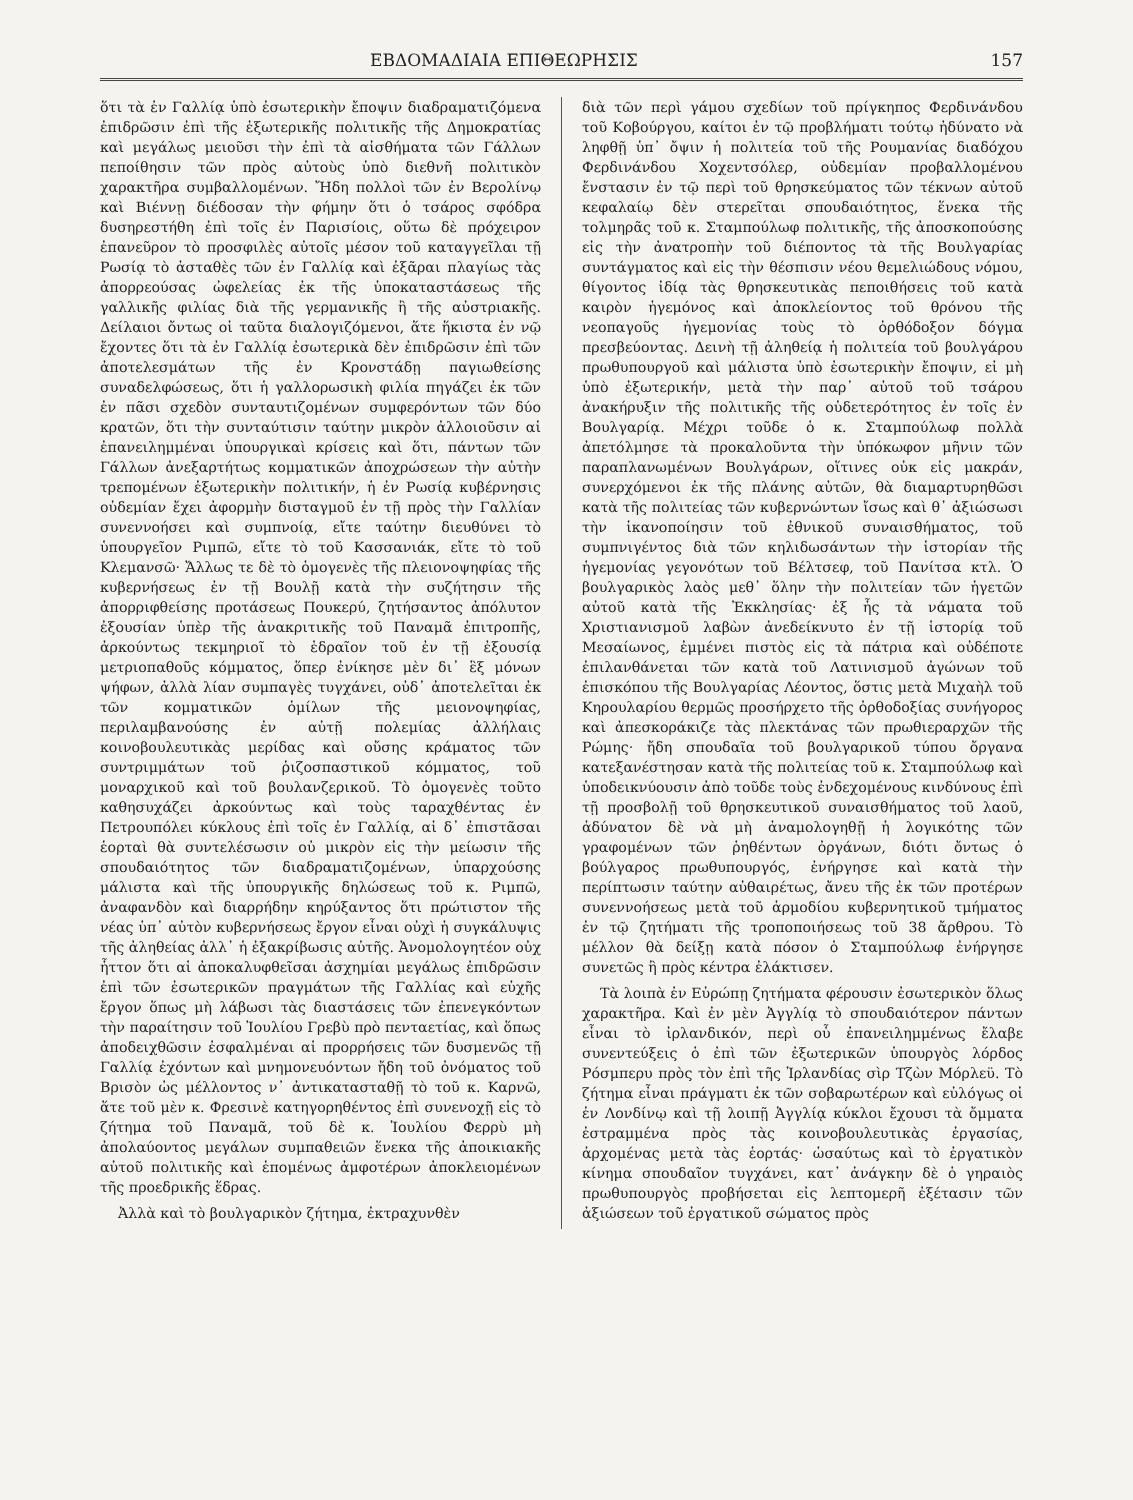ΕΒΔΟΜΑΔΙΑΙΑ ΕΠΙΘΕΩΡΗΣΙΣ 157
ὅτι τὰ ἐν Γαλλίᾳ ὑπὸ ἐσωτερικὴν ἔποψιν διαδραματιζόμενα ἐπιδρῶσιν ἐπὶ τῆς ἐξωτερικῆς πολιτικῆς τῆς Δημοκρατίας καὶ μεγάλως μειοῦσι τὴν ἐπὶ τὰ αἰσθήματα τῶν Γάλλων πεποίθησιν τῶν πρὸς αὐτοὺς ὑπὸ διεθνῆ πολιτικὸν χαρακτῆρα συμβαλλομένων. Ἤδη πολλοὶ τῶν ἐν Βερολίνῳ καὶ Βιέννῃ διέδοσαν τὴν φήμην ὅτι ὁ τσάρος σφόδρα δυσηρεστήθη ἐπὶ τοῖς ἐν Παρισίοις, οὕτω δὲ πρόχειρον ἐπανεῦρον τὸ προσφιλὲς αὐτοῖς μέσον τοῦ καταγγεῖλαι τῇ Ρωσίᾳ τὸ ἀσταθὲς τῶν ἐν Γαλλίᾳ καὶ ἐξᾶραι πλαγίως τὰς ἀπορρεούσας ὠφελείας ἐκ τῆς ὑποκαταστάσεως τῆς γαλλικῆς φιλίας διὰ τῆς γερμανικῆς ἢ τῆς αὐστριακῆς. Δείλαιοι ὄντως οἱ ταῦτα διαλογιζόμενοι, ἅτε ἥκιστα ἐν νῷ ἔχοντες ὅτι τὰ ἐν Γαλλίᾳ ἐσωτερικὰ δὲν ἐπιδρῶσιν ἐπὶ τῶν ἀποτελεσμάτων τῆς ἐν Κρονστάδῃ παγιωθείσης συναδελφώσεως, ὅτι ἡ γαλλορωσικὴ φιλία πηγάζει ἐκ τῶν ἐν πᾶσι σχεδὸν συνταυτιζομένων συμφερόντων τῶν δύο κρατῶν, ὅτι τὴν συνταύτισιν ταύτην μικρὸν ἀλλοιοῦσιν αἱ ἐπανειλημμέναι ὑπουργικαὶ κρίσεις καὶ ὅτι, πάντων τῶν Γάλλων ἀνεξαρτήτως κομματικῶν ἀποχρώσεων τὴν αὐτὴν τρεπομένων ἐξωτερικὴν πολιτικήν, ἡ ἐν Ρωσίᾳ κυβέρνησις οὐδεμίαν ἔχει ἀφορμὴν δισταγμοῦ ἐν τῇ πρὸς τὴν Γαλλίαν συνεννοήσει καὶ συμπνοίᾳ, εἴτε ταύτην διευθύνει τὸ ὑπουργεῖον Ριμπῶ, εἴτε τὸ τοῦ Κασσανιάκ, εἴτε τὸ τοῦ Κλεμανσῶ· Ἄλλως τε δὲ τὸ ὁμογενὲς τῆς πλειονοψηφίας τῆς κυβερνήσεως ἐν τῇ Βουλῇ κατὰ τὴν συζήτησιν τῆς ἀπορριφθείσης προτάσεως Πουκερύ, ζητήσαντος ἀπόλυτον ἐξουσίαν ὑπὲρ τῆς ἀνακριτικῆς τοῦ Παναμᾶ ἐπιτροπῆς, ἀρκούντως τεκμηριοῖ τὸ ἑδραῖον τοῦ ἐν τῇ ἐξουσίᾳ μετριοπαθοῦς κόμματος, ὅπερ ἐνίκησε μὲν δι᾽ ἓξ μόνων ψήφων, ἀλλὰ λίαν συμπαγὲς τυγχάνει, οὐδ᾽ ἀποτελεῖται ἐκ τῶν κομματικῶν ὁμίλων τῆς μειονοψηφίας, περιλαμβανούσης ἐν αὐτῇ πολεμίας ἀλλήλαις κοινοβουλευτικὰς μερίδας καὶ οὔσης κράματος τῶν συντριμμάτων τοῦ ῥιζοσπαστικοῦ κόμματος, τοῦ μοναρχικοῦ καὶ τοῦ βουλανζερικοῦ. Τὸ ὁμογενὲς τοῦτο καθησυχάζει ἀρκούντως καὶ τοὺς ταραχθέντας ἐν Πετρουπόλει κύκλους ἐπὶ τοῖς ἐν Γαλλίᾳ, αἱ δ᾽ ἐπιστᾶσαι ἑορταὶ θὰ συντελέσωσιν οὐ μικρὸν εἰς τὴν μείωσιν τῆς σπουδαιότητος τῶν διαδραματιζομένων, ὑπαρχούσης μάλιστα καὶ τῆς ὑπουργικῆς δηλώσεως τοῦ κ. Ριμπῶ, ἀναφανδὸν καὶ διαρρήδην κηρύξαντος ὅτι πρώτιστον τῆς νέας ὑπ᾽ αὐτὸν κυβερνήσεως ἔργον εἶναι οὐχὶ ἡ συγκάλυψις τῆς ἀληθείας ἀλλ᾽ ἡ ἐξακρίβωσις αὐτῆς. Ἀνομολογητέον οὐχ ἧττον ὅτι αἱ ἀποκαλυφθεῖσαι ἀσχημίαι μεγάλως ἐπιδρῶσιν ἐπὶ τῶν ἐσωτερικῶν πραγμάτων τῆς Γαλλίας καὶ εὐχῆς ἔργον ὅπως μὴ λάβωσι τὰς διαστάσεις τῶν ἐπενεγκόντων τὴν παραίτησιν τοῦ Ἰουλίου Γρεβὺ πρὸ πενταετίας, καὶ ὅπως ἀποδειχθῶσιν ἐσφαλμέναι αἱ προρρήσεις τῶν δυσμενῶς τῇ Γαλλίᾳ ἐχόντων καὶ μνημονευόντων ἤδη τοῦ ὀνόματος τοῦ Βρισὸν ὡς μέλλοντος ν᾽ ἀντικατασταθῇ τὸ τοῦ κ. Καρνῶ, ἅτε τοῦ μὲν κ. Φρεσινὲ κατηγορηθέντος ἐπὶ συνενοχῇ εἰς τὸ ζήτημα τοῦ Παναμᾶ, τοῦ δὲ κ. Ἰουλίου Φερρὺ μὴ ἀπολαύοντος μεγάλων συμπαθειῶν ἕνεκα τῆς ἀποικιακῆς αὐτοῦ πολιτικῆς καὶ ἑπομένως ἀμφοτέρων ἀποκλειομένων τῆς προεδρικῆς ἕδρας.
Ἀλλὰ καὶ τὸ βουλγαρικὸν ζήτημα, ἐκτραχυνθὲν
διὰ τῶν περὶ γάμου σχεδίων τοῦ πρίγκηπος Φερδινάνδου τοῦ Κοβούργου, καίτοι ἐν τῷ προβλήματι τούτῳ ἠδύνατο νὰ ληφθῇ ὑπ᾽ ὄψιν ἡ πολιτεία τοῦ τῆς Ρουμανίας διαδόχου Φερδινάνδου Χοχεντσόλερ, οὐδεμίαν προβαλλομένου ἔνστασιν ἐν τῷ περὶ τοῦ θρησκεύματος τῶν τέκνων αὐτοῦ κεφαλαίῳ δὲν στερεῖται σπουδαιότητος, ἕνεκα τῆς τολμηρᾶς τοῦ κ. Σταμπούλωφ πολιτικῆς, τῆς ἀποσκοπούσης εἰς τὴν ἀνατροπὴν τοῦ διέποντος τὰ τῆς Βουλγαρίας συντάγματος καὶ εἰς τὴν θέσπισιν νέου θεμελιώδους νόμου, θίγοντος ἰδίᾳ τὰς θρησκευτικὰς πεποιθήσεις τοῦ κατὰ καιρὸν ἡγεμόνος καὶ ἀποκλείοντος τοῦ θρόνου τῆς νεοπαγοῦς ἡγεμονίας τοὺς τὸ ὀρθόδοξον δόγμα πρεσβεύοντας. Δεινὴ τῇ ἀληθείᾳ ἡ πολιτεία τοῦ βουλγάρου πρωθυπουργοῦ καὶ μάλιστα ὑπὸ ἐσωτερικὴν ἔποψιν, εἰ μὴ ὑπὸ ἐξωτερικήν, μετὰ τὴν παρ᾽ αὐτοῦ τοῦ τσάρου ἀνακήρυξιν τῆς πολιτικῆς τῆς οὐδετερότητος ἐν τοῖς ἐν Βουλγαρίᾳ. Μέχρι τοῦδε ὁ κ. Σταμπούλωφ πολλὰ ἀπετόλμησε τὰ προκαλοῦντα τὴν ὑπόκωφον μῆνιν τῶν παραπλανωμένων Βουλγάρων, οἵτινες οὐκ εἰς μακράν, συνερχόμενοι ἐκ τῆς πλάνης αὐτῶν, θὰ διαμαρτυρηθῶσι κατὰ τῆς πολιτείας τῶν κυβερνώντων ἴσως καὶ θ᾽ ἀξιώσωσι τὴν ἱκανοποίησιν τοῦ ἐθνικοῦ συναισθήματος, τοῦ συμπνιγέντος διὰ τῶν κηλιδωσάντων τὴν ἱστορίαν τῆς ἡγεμονίας γεγονότων τοῦ Βέλτσεφ, τοῦ Πανίτσα κτλ. Ὁ βουλγαρικὸς λαὸς μεθ᾽ ὅλην τὴν πολιτείαν τῶν ἡγετῶν αὐτοῦ κατὰ τῆς Ἐκκλησίας· ἐξ ἧς τὰ νάματα τοῦ Χριστιανισμοῦ λαβὼν ἀνεδείκνυτο ἐν τῇ ἱστορίᾳ τοῦ Μεσαίωνος, ἐμμένει πιστὸς εἰς τὰ πάτρια καὶ οὐδέποτε ἐπιλανθάνεται τῶν κατὰ τοῦ Λατινισμοῦ ἀγώνων τοῦ ἐπισκόπου τῆς Βουλγαρίας Λέοντος, ὅστις μετὰ Μιχαὴλ τοῦ Κηρουλαρίου θερμῶς προσήρχετο τῆς ὀρθοδοξίας συνήγορος καὶ ἀπεσκοράκιζε τὰς πλεκτάνας τῶν πρωθιεραρχῶν τῆς Ρώμης· ἤδη σπουδαῖα τοῦ βουλγαρικοῦ τύπου ὄργανα κατεξανέστησαν κατὰ τῆς πολιτείας τοῦ κ. Σταμπούλωφ καὶ ὑποδεικνύουσιν ἀπὸ τοῦδε τοὺς ἐνδεχομένους κινδύνους ἐπὶ τῇ προσβολῇ τοῦ θρησκευτικοῦ συναισθήματος τοῦ λαοῦ, ἀδύνατον δὲ νὰ μὴ ἀναμολογηθῇ ἡ λογικότης τῶν γραφομένων τῶν ῥηθέντων ὀργάνων, διότι ὄντως ὁ βούλγαρος πρωθυπουργός, ἐνήργησε καὶ κατὰ τὴν περίπτωσιν ταύτην αὐθαιρέτως, ἄνευ τῆς ἐκ τῶν προτέρων συνεννοήσεως μετὰ τοῦ ἁρμοδίου κυβερνητικοῦ τμήματος ἐν τῷ ζητήματι τῆς τροποποιήσεως τοῦ 38 ἄρθρου. Τὸ μέλλον θὰ δείξῃ κατὰ πόσον ὁ Σταμπούλωφ ἐνήργησε συνετῶς ἢ πρὸς κέντρα ἐλάκτισεν.
Τὰ λοιπὰ ἐν Εὐρώπῃ ζητήματα φέρουσιν ἐσωτερικὸν ὅλως χαρακτῆρα. Καὶ ἐν μὲν Ἀγγλίᾳ τὸ σπουδαιότερον πάντων εἶναι τὸ ἰρλανδικόν, περὶ οὗ ἐπανειλημμένως ἔλαβε συνεντεύξεις ὁ ἐπὶ τῶν ἐξωτερικῶν ὑπουργὸς λόρδος Ρόσμπερυ πρὸς τὸν ἐπὶ τῆς Ἰρλανδίας σὶρ Τζὼν Μόρλεϋ. Τὸ ζήτημα εἶναι πράγματι ἐκ τῶν σοβαρωτέρων καὶ εὐλόγως οἱ ἐν Λονδίνῳ καὶ τῇ λοιπῇ Ἀγγλίᾳ κύκλοι ἔχουσι τὰ ὄμματα ἐστραμμένα πρὸς τὰς κοινοβουλευτικὰς ἐργασίας, ἀρχομένας μετὰ τὰς ἑορτάς· ὡσαύτως καὶ τὸ ἐργατικὸν κίνημα σπουδαῖον τυγχάνει, κατ᾽ ἀνάγκην δὲ ὁ γηραιὸς πρωθυπουργὸς προβήσεται εἰς λεπτομερῆ ἐξέτασιν τῶν ἀξιώσεων τοῦ ἐργατικοῦ σώματος πρὸς